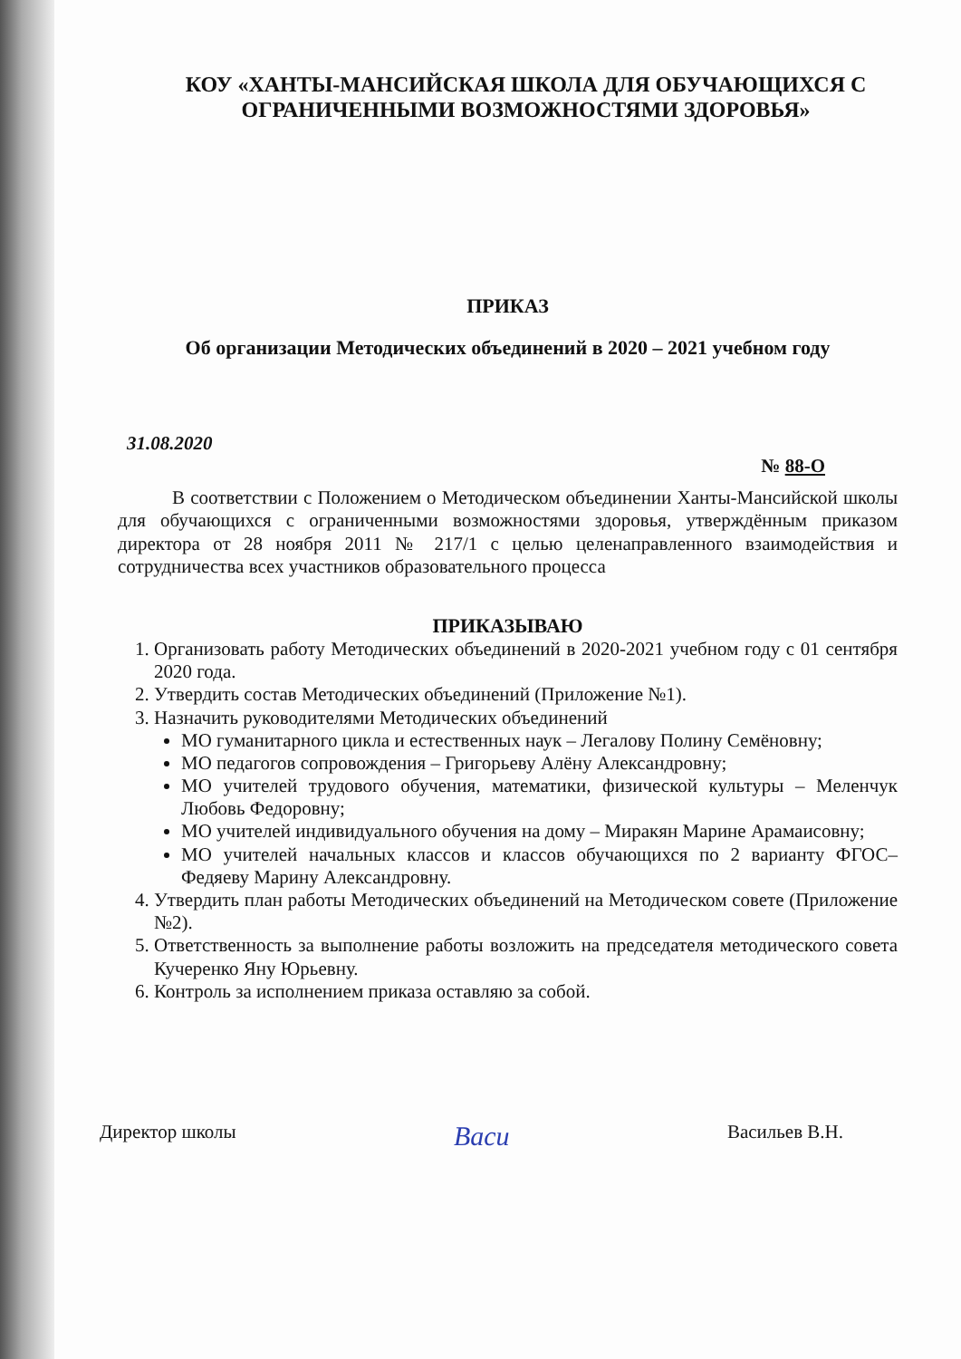КОУ «ХАНТЫ-МАНСИЙСКАЯ ШКОЛА ДЛЯ ОБУЧАЮЩИХСЯ С ОГРАНИЧЕННЫМИ ВОЗМОЖНОСТЯМИ ЗДОРОВЬЯ»
ПРИКАЗ
Об организации Методических объединений в 2020 – 2021 учебном году
31.08.2020
№ 88-О
В соответствии с Положением о Методическом объединении Ханты-Мансийской школы для обучающихся с ограниченными возможностями здоровья, утверждённым приказом директора от 28 ноября 2011 № 217/1 с целью целенаправленного взаимодействия и сотрудничества всех участников образовательного процесса
ПРИКАЗЫВАЮ
1. Организовать работу Методических объединений в 2020-2021 учебном году с 01 сентября 2020 года.
2. Утвердить состав Методических объединений (Приложение №1).
3. Назначить руководителями Методических объединений
МО гуманитарного цикла и естественных наук – Легалову Полину Семёновну;
МО педагогов сопровождения – Григорьеву Алёну Александровну;
МО учителей трудового обучения, математики, физической культуры – Меленчук Любовь Федоровну;
МО учителей индивидуального обучения на дому – Миракян Марине Арамаисовну;
МО учителей начальных классов и классов обучающихся по 2 варианту ФГОС– Федяеву Марину Александровну.
4. Утвердить план работы Методических объединений на Методическом совете (Приложение №2).
5. Ответственность за выполнение работы возложить на председателя методического совета Кучеренко Яну Юрьевну.
6. Контроль за исполнением приказа оставляю за собой.
Директор школы Васи Васильев В.Н.